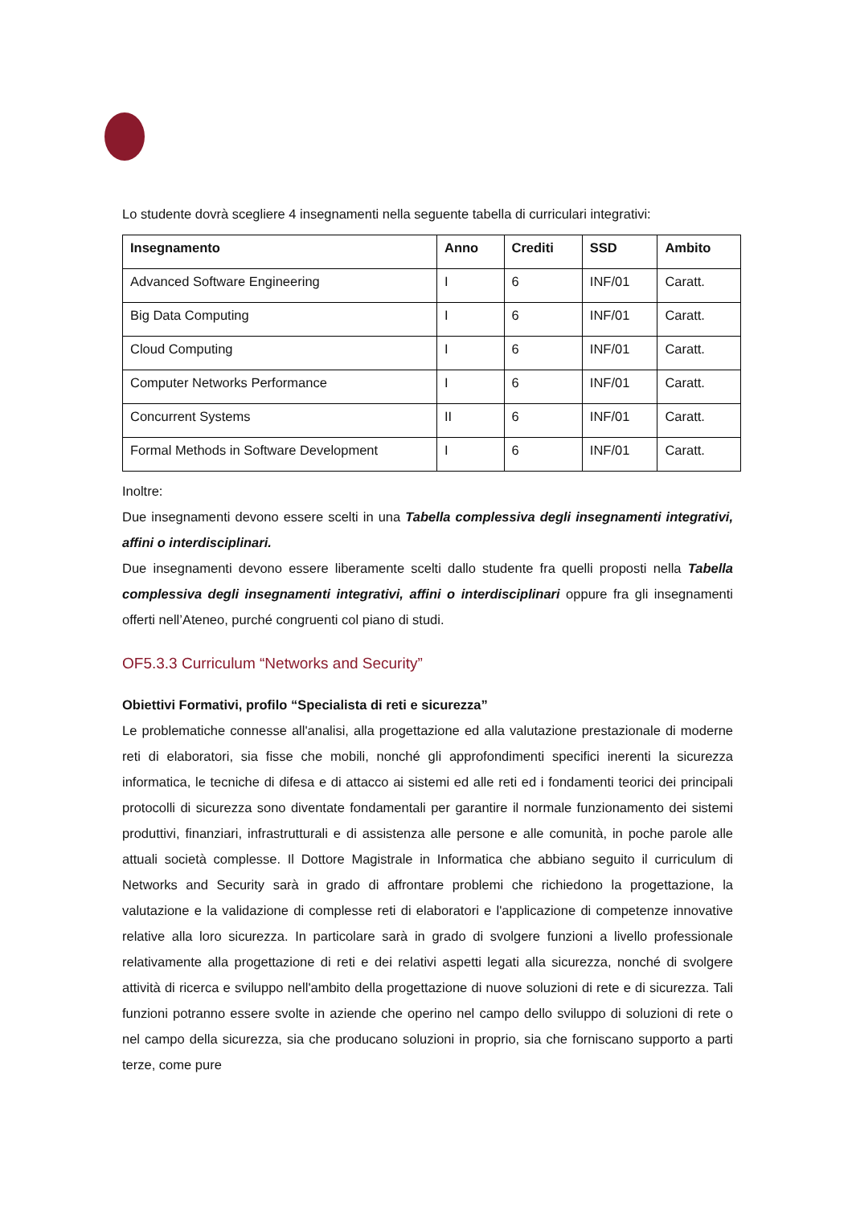Lo studente dovrà scegliere 4 insegnamenti nella seguente tabella di curriculari integrativi:
| Insegnamento | Anno | Crediti | SSD | Ambito |
| --- | --- | --- | --- | --- |
| Advanced Software Engineering | I | 6 | INF/01 | Caratt. |
| Big Data Computing | I | 6 | INF/01 | Caratt. |
| Cloud Computing | I | 6 | INF/01 | Caratt. |
| Computer Networks Performance | I | 6 | INF/01 | Caratt. |
| Concurrent Systems | II | 6 | INF/01 | Caratt. |
| Formal Methods in Software Development | I | 6 | INF/01 | Caratt. |
Inoltre:
Due insegnamenti devono essere scelti in una Tabella complessiva degli insegnamenti integrativi, affini o interdisciplinari.
Due insegnamenti devono essere liberamente scelti dallo studente fra quelli proposti nella Tabella complessiva degli insegnamenti integrativi, affini o interdisciplinari oppure fra gli insegnamenti offerti nell’Ateneo, purché congruenti col piano di studi.
OF5.3.3 Curriculum “Networks and Security”
Obiettivi Formativi, profilo “Specialista di reti e sicurezza”
Le problematiche connesse all'analisi, alla progettazione ed alla valutazione prestazionale di moderne reti di elaboratori, sia fisse che mobili, nonché gli approfondimenti specifici inerenti la sicurezza informatica, le tecniche di difesa e di attacco ai sistemi ed alle reti ed i fondamenti teorici dei principali protocolli di sicurezza sono diventate fondamentali per garantire il normale funzionamento dei sistemi produttivi, finanziari, infrastrutturali e di assistenza alle persone e alle comunità, in poche parole alle attuali società complesse. Il Dottore Magistrale in Informatica che abbiano seguito il curriculum di Networks and Security sarà in grado di affrontare problemi che richiedono la progettazione, la valutazione e la validazione di complesse reti di elaboratori e l'applicazione di competenze innovative relative alla loro sicurezza. In particolare sarà in grado di svolgere funzioni a livello professionale relativamente alla progettazione di reti e dei relativi aspetti legati alla sicurezza, nonché di svolgere attività di ricerca e sviluppo nell'ambito della progettazione di nuove soluzioni di rete e di sicurezza. Tali funzioni potranno essere svolte in aziende che operino nel campo dello sviluppo di soluzioni di rete o nel campo della sicurezza, sia che producano soluzioni in proprio, sia che forniscano supporto a parti terze, come pure